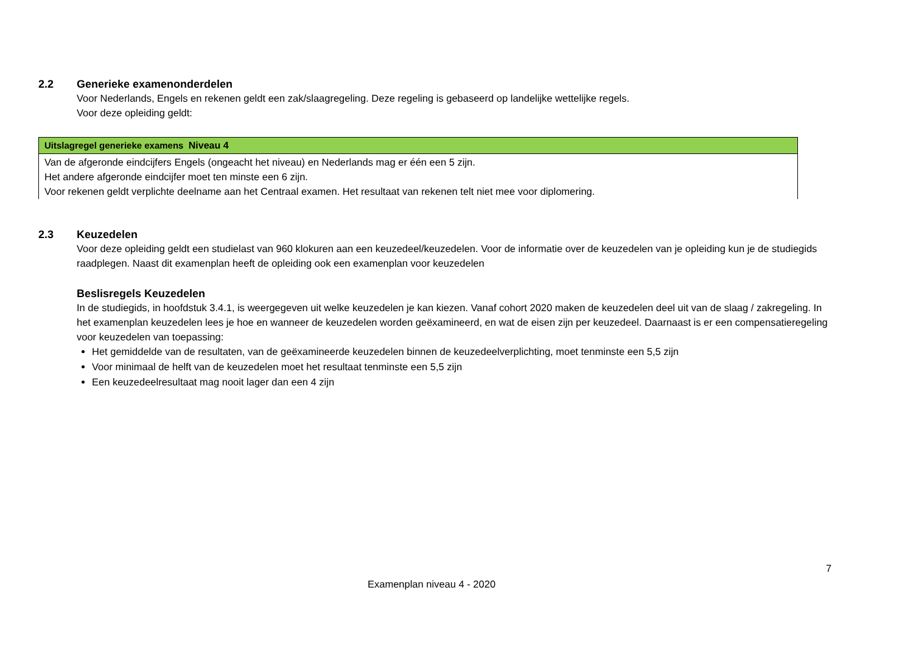2.2 Generieke examenonderdelen
Voor Nederlands, Engels en rekenen geldt een zak/slaagregeling. Deze regeling is gebaseerd op landelijke wettelijke regels.
Voor deze opleiding geldt:
| Uitslagregel generieke examens Niveau 4 |
| --- |
| Van de afgeronde eindcijfers Engels (ongeacht het niveau) en Nederlands mag er één een 5 zijn. Het andere afgeronde eindcijfer moet ten minste een 6 zijn. Voor rekenen geldt verplichte deelname aan het Centraal examen. Het resultaat van rekenen telt niet mee voor diplomering. |
2.3 Keuzedelen
Voor deze opleiding geldt een studielast van 960 klokuren aan een keuzedeel/keuzedelen. Voor de informatie over de keuzedelen van je opleiding kun je de studiegids raadplegen. Naast dit examenplan heeft de opleiding ook een examenplan voor keuzedelen
Beslisregels Keuzedelen
In de studiegids, in hoofdstuk 3.4.1, is weergegeven uit welke keuzedelen je kan kiezen. Vanaf cohort 2020 maken de keuzedelen deel uit van de slaag / zakregeling. In het examenplan keuzedelen lees je hoe en wanneer de keuzedelen worden geëxamineerd, en wat de eisen zijn per keuzedeel. Daarnaast is er een compensatieregeling voor keuzedelen van toepassing:
Het gemiddelde van de resultaten, van de geëxamineerde keuzedelen binnen de keuzedeelverplichting, moet tenminste een 5,5 zijn
Voor minimaal de helft van de keuzedelen moet het resultaat tenminste een 5,5 zijn
Een keuzedeelresultaat mag nooit lager dan een 4 zijn
7
Examenplan niveau 4 - 2020